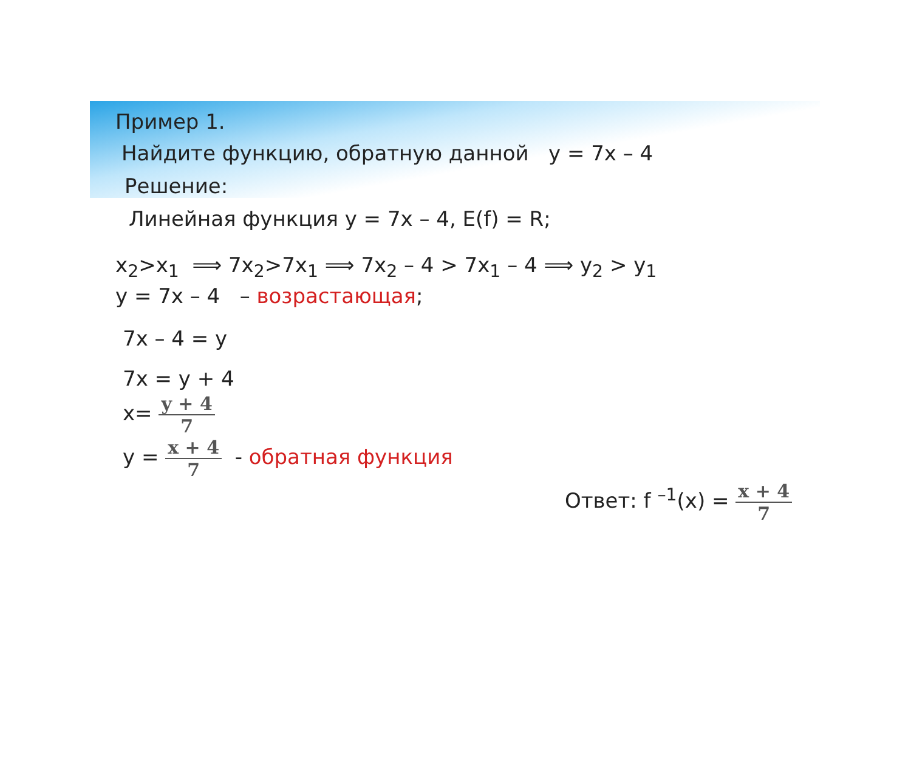Пример 1.
Найдите функцию, обратную данной y = 7x – 4
Решение:
Линейная функция y = 7x – 4, E(f) = R;
x<sub>2</sub>>x<sub>1</sub> ⟹ 7x<sub>2</sub>>7x<sub>1</sub> ⟹ 7x<sub>2</sub> – 4 > 7x<sub>1</sub> – 4 ⟹ y<sub>2</sub> > y<sub>1</sub>
y = 7x – 4 – возрастающая;
7x – 4 = y
7x = y + 4
x= y + 4 7
y = x + 4 7 - обратная функция
Ответ: f <sup>–1</sup>(x) = x + 4 7